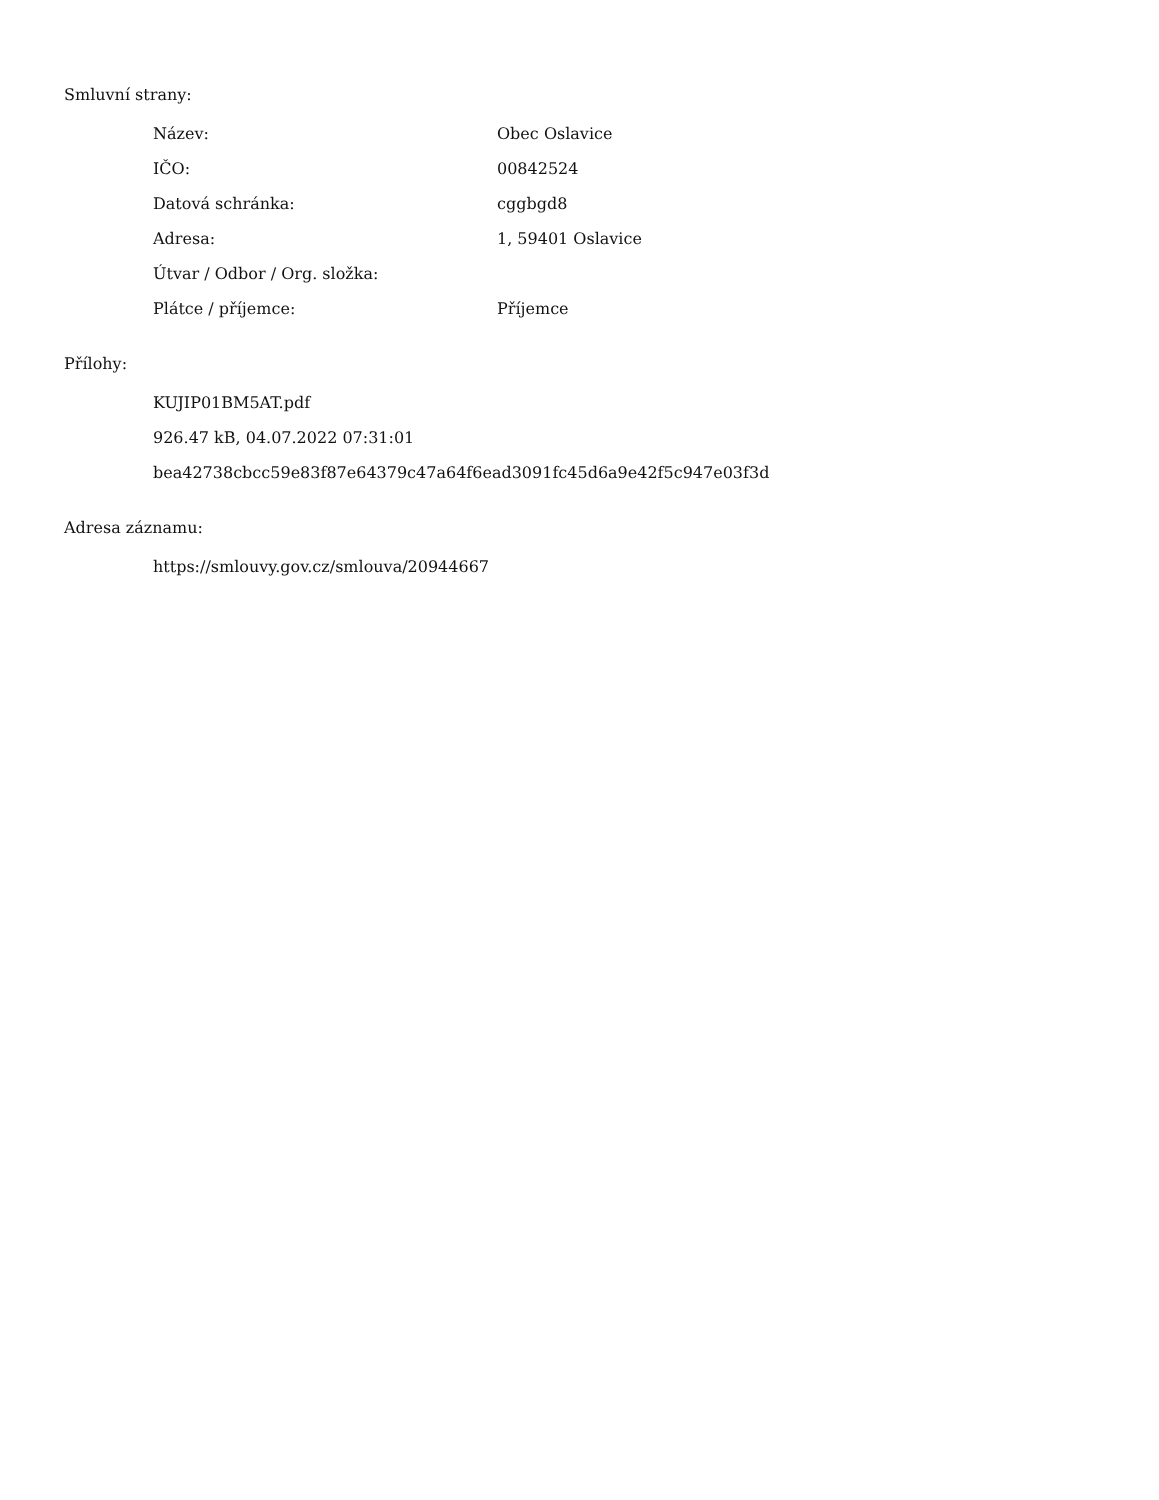Smluvní strany:
| Název: | Obec Oslavice |
| IČO: | 00842524 |
| Datová schránka: | cggbgd8 |
| Adresa: | 1, 59401 Oslavice |
| Útvar / Odbor / Org. složka: | |
| Plátce / příjemce: | Příjemce |
Přílohy:
KUJIP01BM5AT.pdf
926.47 kB, 04.07.2022 07:31:01
bea42738cbcc59e83f87e64379c47a64f6ead3091fc45d6a9e42f5c947e03f3d
Adresa záznamu:
https://smlouvy.gov.cz/smlouva/20944667